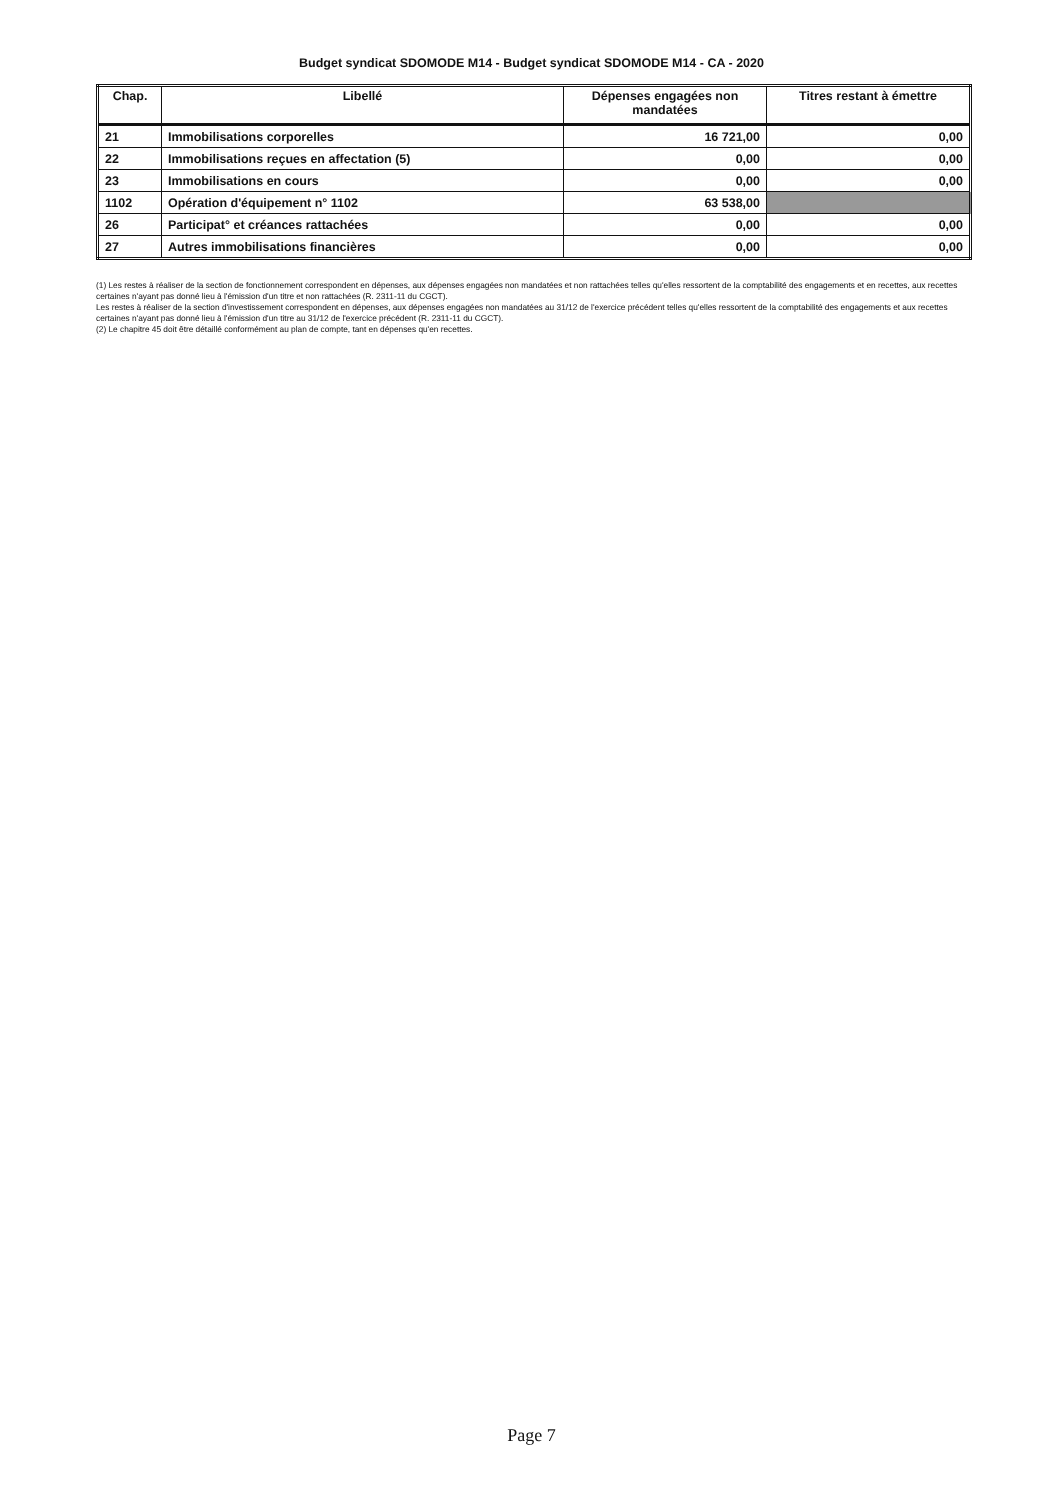Budget syndicat SDOMODE M14 - Budget syndicat SDOMODE M14 - CA - 2020
| Chap. | Libellé | Dépenses engagées non mandatées | Titres restant à émettre |
| --- | --- | --- | --- |
| 21 | Immobilisations corporelles | 16 721,00 | 0,00 |
| 22 | Immobilisations reçues en affectation (5) | 0,00 | 0,00 |
| 23 | Immobilisations en cours | 0,00 | 0,00 |
| 1102 | Opération d'équipement n° 1102 | 63 538,00 | |
| 26 | Participat° et créances rattachées | 0,00 | 0,00 |
| 27 | Autres immobilisations financières | 0,00 | 0,00 |
(1) Les restes à réaliser de la section de fonctionnement correspondent en dépenses, aux dépenses engagées non mandatées et non rattachées telles qu'elles ressortent de la comptabilité des engagements et en recettes, aux recettes certaines n'ayant pas donné lieu à l'émission d'un titre et non rattachées (R. 2311-11 du CGCT).
Les restes à réaliser de la section d'investissement correspondent en dépenses, aux dépenses engagées non mandatées au 31/12 de l'exercice précédent telles qu'elles ressortent de la comptabilité des engagements et aux recettes certaines n'ayant pas donné lieu à l'émission d'un titre au 31/12 de l'exercice précédent (R. 2311-11 du CGCT).
(2) Le chapitre 45 doit être détaillé conformément au plan de compte, tant en dépenses qu'en recettes.
Page 7